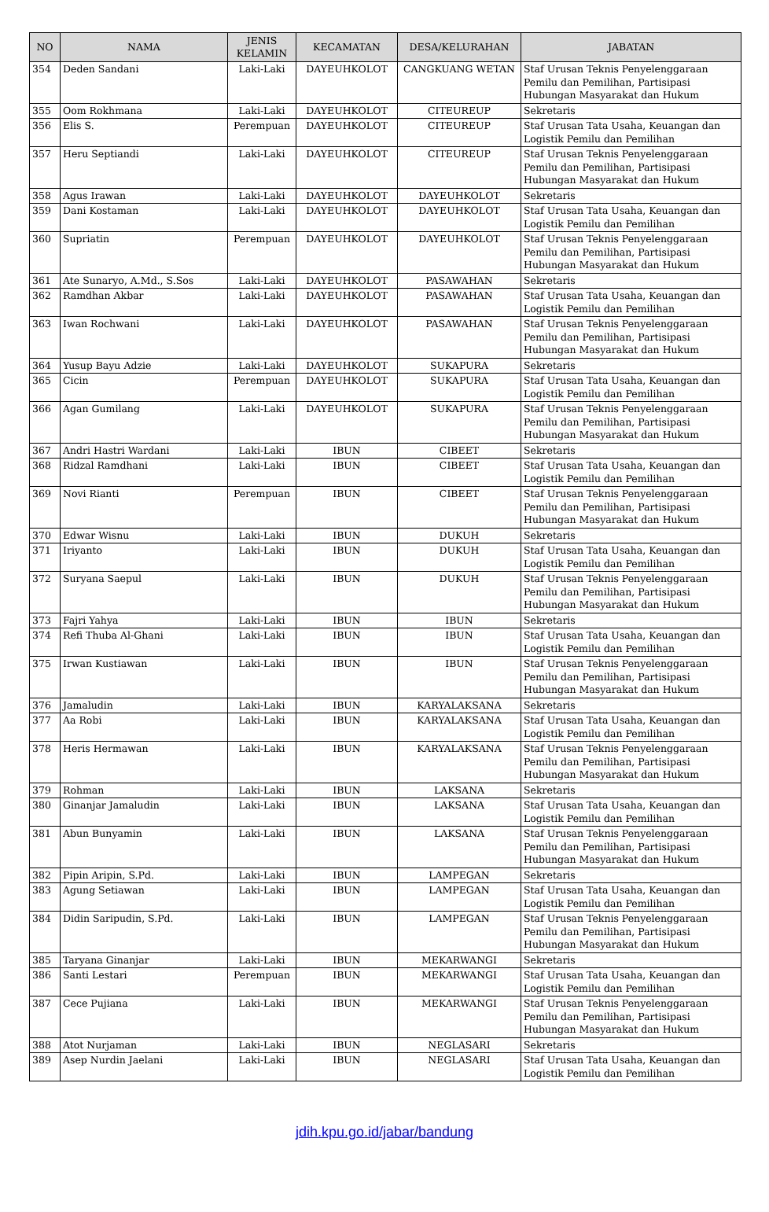| NO | NAMA | JENIS KELAMIN | KECAMATAN | DESA/KELURAHAN | JABATAN |
| --- | --- | --- | --- | --- | --- |
| 354 | Deden Sandani | Laki-Laki | DAYEUHKOLOT | CANGKUANG WETAN | Staf Urusan Teknis Penyelenggaraan Pemilu dan Pemilihan, Partisipasi Hubungan Masyarakat dan Hukum |
| 355 | Oom Rokhmana | Laki-Laki | DAYEUHKOLOT | CITEUREUP | Sekretaris |
| 356 | Elis S. | Perempuan | DAYEUHKOLOT | CITEUREUP | Staf Urusan Tata Usaha, Keuangan dan Logistik Pemilu dan Pemilihan |
| 357 | Heru Septiandi | Laki-Laki | DAYEUHKOLOT | CITEUREUP | Staf Urusan Teknis Penyelenggaraan Pemilu dan Pemilihan, Partisipasi Hubungan Masyarakat dan Hukum |
| 358 | Agus Irawan | Laki-Laki | DAYEUHKOLOT | DAYEUHKOLOT | Sekretaris |
| 359 | Dani Kostaman | Laki-Laki | DAYEUHKOLOT | DAYEUHKOLOT | Staf Urusan Tata Usaha, Keuangan dan Logistik Pemilu dan Pemilihan |
| 360 | Supriatin | Perempuan | DAYEUHKOLOT | DAYEUHKOLOT | Staf Urusan Teknis Penyelenggaraan Pemilu dan Pemilihan, Partisipasi Hubungan Masyarakat dan Hukum |
| 361 | Ate Sunaryo, A.Md., S.Sos | Laki-Laki | DAYEUHKOLOT | PASAWAHAN | Sekretaris |
| 362 | Ramdhan Akbar | Laki-Laki | DAYEUHKOLOT | PASAWAHAN | Staf Urusan Tata Usaha, Keuangan dan Logistik Pemilu dan Pemilihan |
| 363 | Iwan Rochwani | Laki-Laki | DAYEUHKOLOT | PASAWAHAN | Staf Urusan Teknis Penyelenggaraan Pemilu dan Pemilihan, Partisipasi Hubungan Masyarakat dan Hukum |
| 364 | Yusup Bayu Adzie | Laki-Laki | DAYEUHKOLOT | SUKAPURA | Sekretaris |
| 365 | Cicin | Perempuan | DAYEUHKOLOT | SUKAPURA | Staf Urusan Tata Usaha, Keuangan dan Logistik Pemilu dan Pemilihan |
| 366 | Agan Gumilang | Laki-Laki | DAYEUHKOLOT | SUKAPURA | Staf Urusan Teknis Penyelenggaraan Pemilu dan Pemilihan, Partisipasi Hubungan Masyarakat dan Hukum |
| 367 | Andri Hastri Wardani | Laki-Laki | IBUN | CIBEET | Sekretaris |
| 368 | Ridzal Ramdhani | Laki-Laki | IBUN | CIBEET | Staf Urusan Tata Usaha, Keuangan dan Logistik Pemilu dan Pemilihan |
| 369 | Novi Rianti | Perempuan | IBUN | CIBEET | Staf Urusan Teknis Penyelenggaraan Pemilu dan Pemilihan, Partisipasi Hubungan Masyarakat dan Hukum |
| 370 | Edwar Wisnu | Laki-Laki | IBUN | DUKUH | Sekretaris |
| 371 | Iriyanto | Laki-Laki | IBUN | DUKUH | Staf Urusan Tata Usaha, Keuangan dan Logistik Pemilu dan Pemilihan |
| 372 | Suryana Saepul | Laki-Laki | IBUN | DUKUH | Staf Urusan Teknis Penyelenggaraan Pemilu dan Pemilihan, Partisipasi Hubungan Masyarakat dan Hukum |
| 373 | Fajri Yahya | Laki-Laki | IBUN | IBUN | Sekretaris |
| 374 | Refi Thuba Al-Ghani | Laki-Laki | IBUN | IBUN | Staf Urusan Tata Usaha, Keuangan dan Logistik Pemilu dan Pemilihan |
| 375 | Irwan Kustiawan | Laki-Laki | IBUN | IBUN | Staf Urusan Teknis Penyelenggaraan Pemilu dan Pemilihan, Partisipasi Hubungan Masyarakat dan Hukum |
| 376 | Jamaludin | Laki-Laki | IBUN | KARYALAKSANA | Sekretaris |
| 377 | Aa Robi | Laki-Laki | IBUN | KARYALAKSANA | Staf Urusan Tata Usaha, Keuangan dan Logistik Pemilu dan Pemilihan |
| 378 | Heris Hermawan | Laki-Laki | IBUN | KARYALAKSANA | Staf Urusan Teknis Penyelenggaraan Pemilu dan Pemilihan, Partisipasi Hubungan Masyarakat dan Hukum |
| 379 | Rohman | Laki-Laki | IBUN | LAKSANA | Sekretaris |
| 380 | Ginanjar Jamaludin | Laki-Laki | IBUN | LAKSANA | Staf Urusan Tata Usaha, Keuangan dan Logistik Pemilu dan Pemilihan |
| 381 | Abun Bunyamin | Laki-Laki | IBUN | LAKSANA | Staf Urusan Teknis Penyelenggaraan Pemilu dan Pemilihan, Partisipasi Hubungan Masyarakat dan Hukum |
| 382 | Pipin Aripin, S.Pd. | Laki-Laki | IBUN | LAMPEGAN | Sekretaris |
| 383 | Agung Setiawan | Laki-Laki | IBUN | LAMPEGAN | Staf Urusan Tata Usaha, Keuangan dan Logistik Pemilu dan Pemilihan |
| 384 | Didin Saripudin, S.Pd. | Laki-Laki | IBUN | LAMPEGAN | Staf Urusan Teknis Penyelenggaraan Pemilu dan Pemilihan, Partisipasi Hubungan Masyarakat dan Hukum |
| 385 | Taryana Ginanjar | Laki-Laki | IBUN | MEKARWANGI | Sekretaris |
| 386 | Santi Lestari | Perempuan | IBUN | MEKARWANGI | Staf Urusan Tata Usaha, Keuangan dan Logistik Pemilu dan Pemilihan |
| 387 | Cece Pujiana | Laki-Laki | IBUN | MEKARWANGI | Staf Urusan Teknis Penyelenggaraan Pemilu dan Pemilihan, Partisipasi Hubungan Masyarakat dan Hukum |
| 388 | Atot Nurjaman | Laki-Laki | IBUN | NEGLASARI | Sekretaris |
| 389 | Asep Nurdin Jaelani | Laki-Laki | IBUN | NEGLASARI | Staf Urusan Tata Usaha, Keuangan dan Logistik Pemilu dan Pemilihan |
jdih.kpu.go.id/jabar/bandung